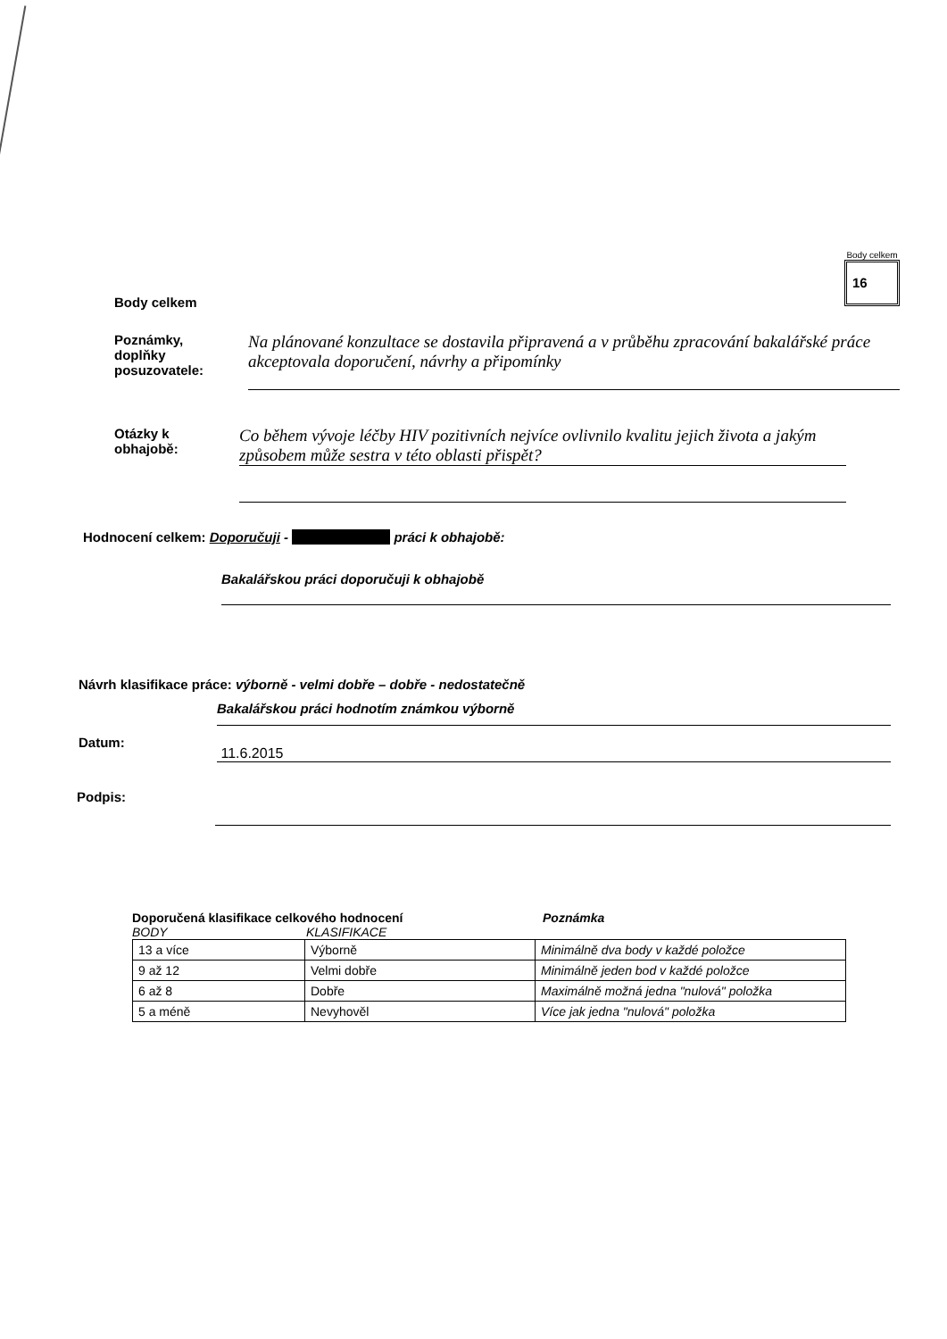Body celkem
Body celkem
16
Poznámky,
doplňky
posuzovatele:
Na plánované konzultace se dostavila připravená a v průběhu zpracování bakalářské práce akceptovala doporučení, návrhy a připomínky
Otázky k
obhajobě:
Co během vývoje léčby HIV pozitivních nejvíce ovlivnilo kvalitu jejich života a jakým způsobem může sestra v této oblasti přispět?
Hodnocení celkem: Doporučuji - práci k obhajobě:
Bakalářskou práci doporučuji k obhajobě
Návrh klasifikace práce: výborně - velmi dobře – dobře - nedostatečně
Bakalářskou práci hodnotím známkou výborně
Datum:
11.6.2015
Podpis:
Doporučená klasifikace celkového hodnocení Poznámka
BODY KLASIFIKACE
| 13 a více | Výborně | Minimálně dva body v každé položce |
| 9 až 12 | Velmi dobře | Minimálně jeden bod v každé položce |
| 6 až 8 | Dobře | Maximálně možná jedna "nulová" položka |
| 5 a méně | Nevyhověl | Více jak jedna "nulová" položka |